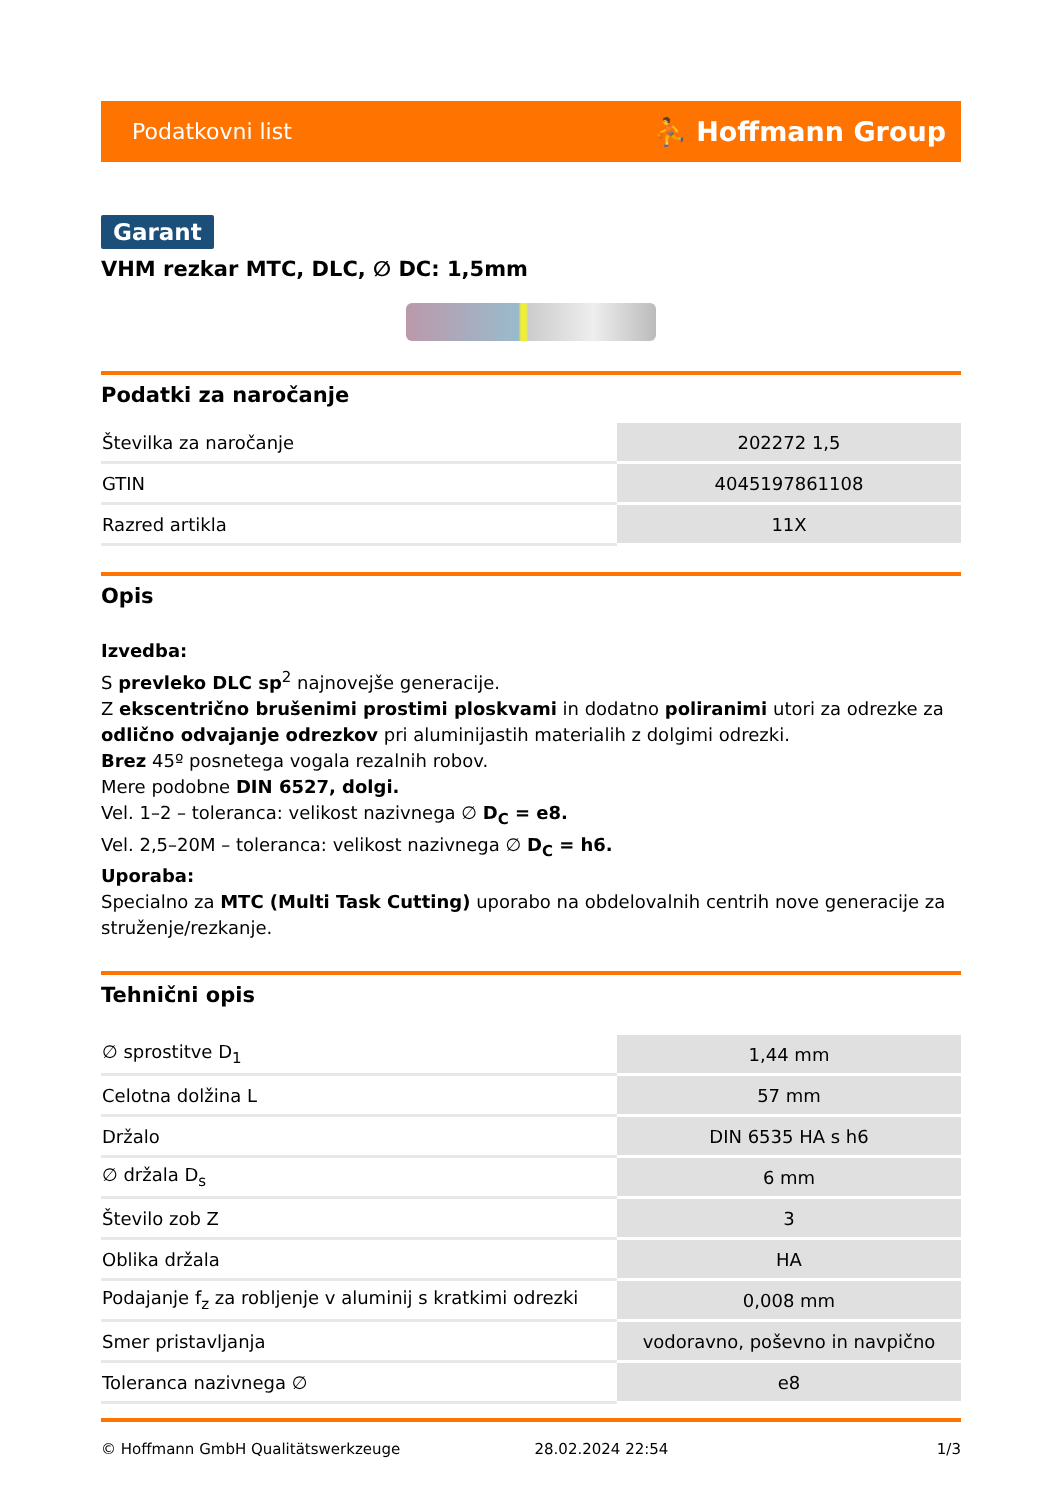Podatkovni list ⛹ Hoffmann Group
Garant
VHM rezkar MTC, DLC, ∅ DC: 1,5mm
Podatki za naročanje
| Številka za naročanje | 202272 1,5 |
| GTIN | 4045197861108 |
| Razred artikla | 11X |
Opis
Izvedba:
S prevleko DLC sp<sup>2</sup> najnovejše generacije.
Z ekscentrično brušenimi prostimi ploskvami in dodatno poliranimi utori za odrezke za odlično odvajanje odrezkov pri aluminijastih materialih z dolgimi odrezki.
Brez 45º posnetega vogala rezalnih robov.
Mere podobne DIN 6527, dolgi.
Vel. 1–2 – toleranca: velikost nazivnega ∅ D<sub>C</sub> = e8.
Vel. 2,5–20M – toleranca: velikost nazivnega ∅ D<sub>C</sub> = h6.
Uporaba:
Specialno za MTC (Multi Task Cutting) uporabo na obdelovalnih centrih nove generacije za struženje/rezkanje.
Tehnični opis
| ∅ sprostitve D<sub>1</sub> | 1,44 mm |
| Celotna dolžina L | 57 mm |
| Držalo | DIN 6535 HA s h6 |
| ∅ držala D<sub>s</sub> | 6 mm |
| Število zob Z | 3 |
| Oblika držala | HA |
| Podajanje f<sub>z</sub> za robljenje v aluminij s kratkimi odrezki | 0,008 mm |
| Smer pristavljanja | vodoravno, poševno in navpično |
| Toleranca nazivnega ∅ | e8 |
© Hoffmann GmbH Qualitätswerkzeuge 28.02.2024 22:54 1/3